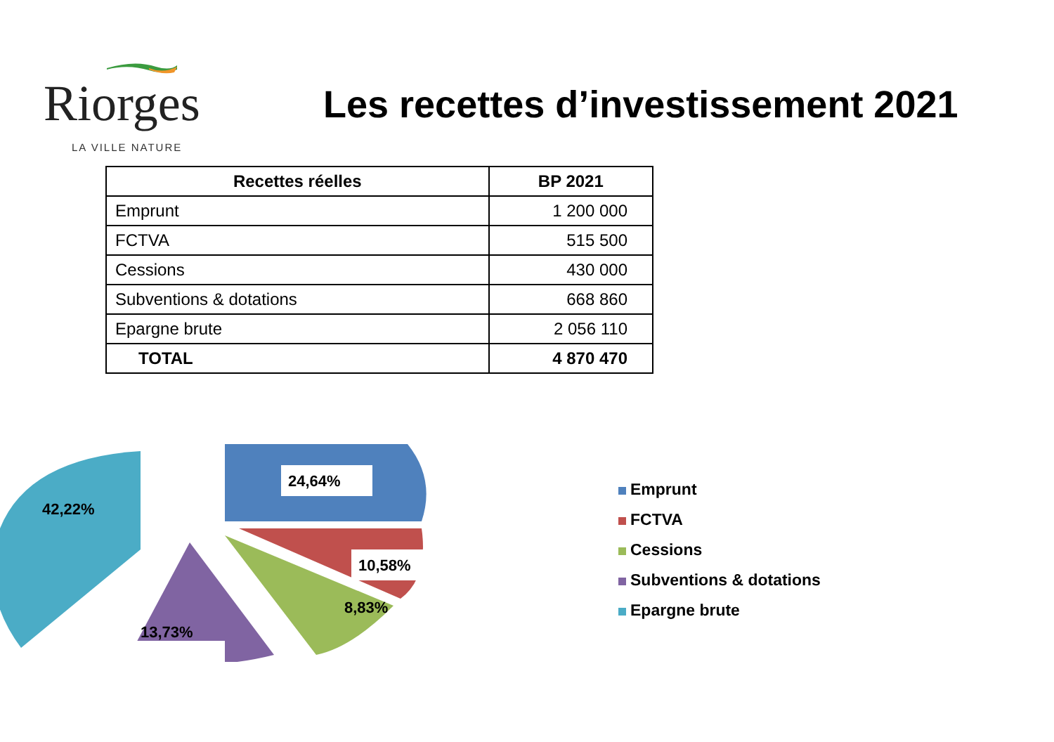Riorges
LA VILLE NATURE
Les recettes d’investissement 2021
| Recettes réelles | BP 2021 |
| --- | --- |
| Emprunt | 1 200 000 |
| FCTVA | 515 500 |
| Cessions | 430 000 |
| Subventions & dotations | 668 860 |
| Epargne brute | 2 056 110 |
| TOTAL | 4 870 470 |
24,64%
10,58%
8,83%
13,73%
42,22%
Emprunt
FCTVA
Cessions
Subventions & dotations
Epargne brute